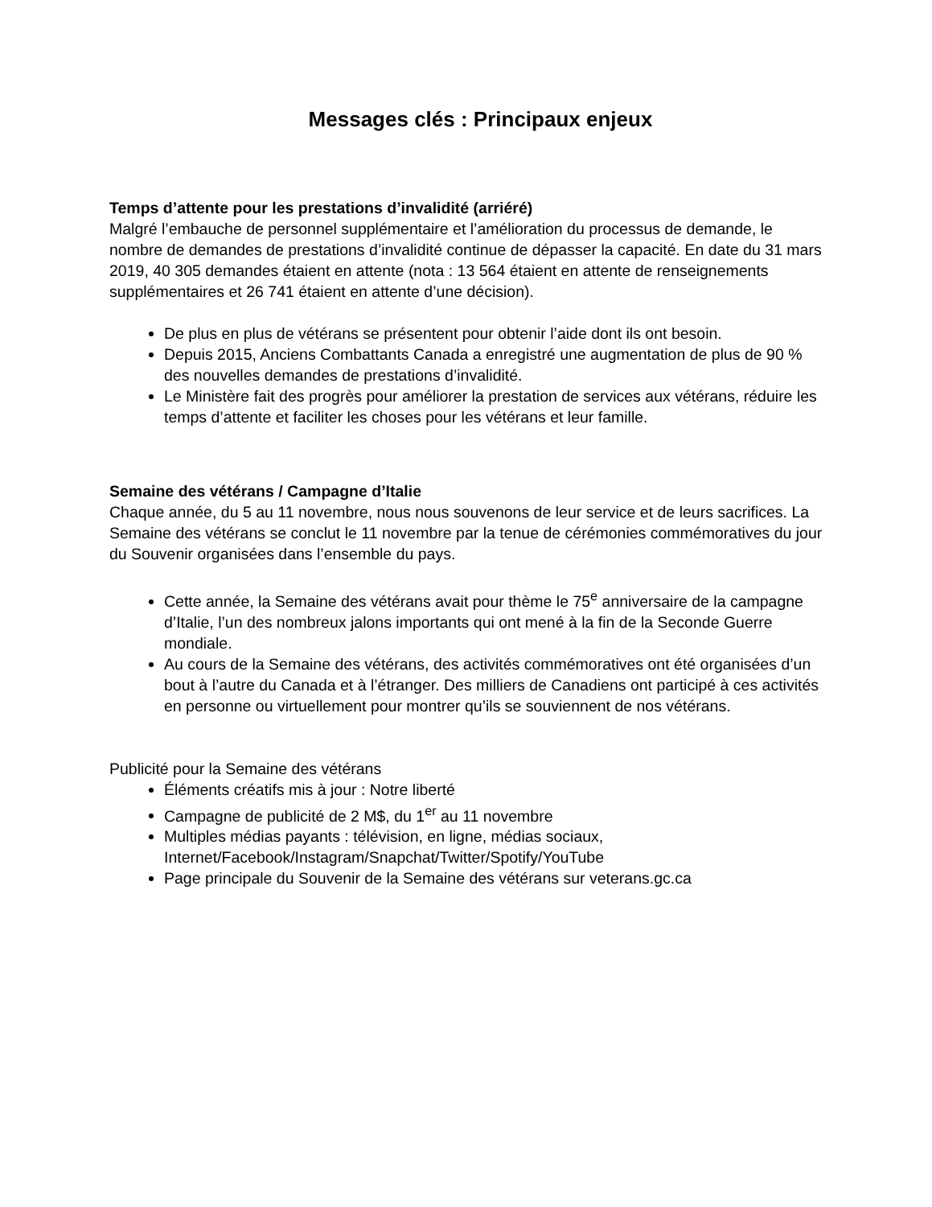Messages clés : Principaux enjeux
Temps d’attente pour les prestations d’invalidité (arriéré)
Malgré l’embauche de personnel supplémentaire et l’amélioration du processus de demande, le nombre de demandes de prestations d’invalidité continue de dépasser la capacité. En date du 31 mars 2019, 40 305 demandes étaient en attente (nota : 13 564 étaient en attente de renseignements supplémentaires et 26 741 étaient en attente d’une décision).
De plus en plus de vétérans se présentent pour obtenir l’aide dont ils ont besoin.
Depuis 2015, Anciens Combattants Canada a enregistré une augmentation de plus de 90 % des nouvelles demandes de prestations d’invalidité.
Le Ministère fait des progrès pour améliorer la prestation de services aux vétérans, réduire les temps d’attente et faciliter les choses pour les vétérans et leur famille.
Semaine des vétérans / Campagne d’Italie
Chaque année, du 5 au 11 novembre, nous nous souvenons de leur service et de leurs sacrifices. La Semaine des vétérans se conclut le 11 novembre par la tenue de cérémonies commémoratives du jour du Souvenir organisées dans l’ensemble du pays.
Cette année, la Semaine des vétérans avait pour thème le 75<sup>e</sup> anniversaire de la campagne d’Italie, l’un des nombreux jalons importants qui ont mené à la fin de la Seconde Guerre mondiale.
Au cours de la Semaine des vétérans, des activités commémoratives ont été organisées d’un bout à l’autre du Canada et à l’étranger. Des milliers de Canadiens ont participé à ces activités en personne ou virtuellement pour montrer qu’ils se souviennent de nos vétérans.
Publicité pour la Semaine des vétérans
Éléments créatifs mis à jour : Notre liberté
Campagne de publicité de 2 M$, du 1<sup>er</sup> au 11 novembre
Multiples médias payants : télévision, en ligne, médias sociaux, Internet/Facebook/Instagram/Snapchat/Twitter/Spotify/YouTube
Page principale du Souvenir de la Semaine des vétérans sur veterans.gc.ca